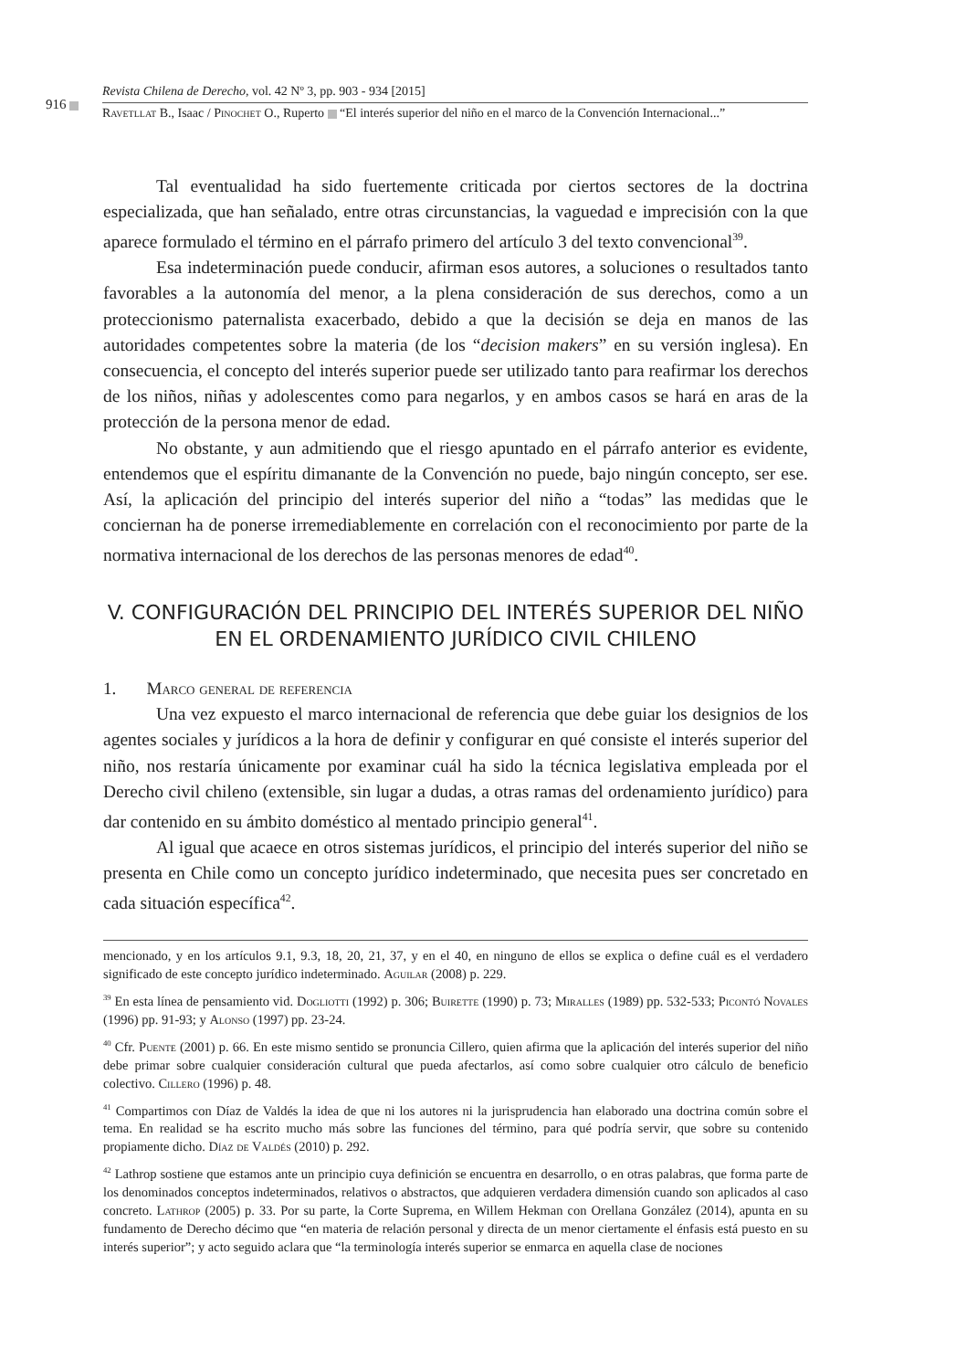916
Revista Chilena de Derecho, vol. 42 Nº 3, pp. 903 - 934 [2015]
Ravetllat B., Isaac / Pinochet O., Ruperto “El interés superior del niño en el marco de la Convención Internacional...”
Tal eventualidad ha sido fuertemente criticada por ciertos sectores de la doctrina especializada, que han señalado, entre otras circunstancias, la vaguedad e imprecisión con la que aparece formulado el término en el párrafo primero del artículo 3 del texto convencional<sup>39</sup>.
Esa indeterminación puede conducir, afirman esos autores, a soluciones o resultados tanto favorables a la autonomía del menor, a la plena consideración de sus derechos, como a un proteccionismo paternalista exacerbado, debido a que la decisión se deja en manos de las autoridades competentes sobre la materia (de los “decision makers” en su versión inglesa). En consecuencia, el concepto del interés superior puede ser utilizado tanto para reafirmar los derechos de los niños, niñas y adolescentes como para negarlos, y en ambos casos se hará en aras de la protección de la persona menor de edad.
No obstante, y aun admitiendo que el riesgo apuntado en el párrafo anterior es evidente, entendemos que el espíritu dimanante de la Convención no puede, bajo ningún concepto, ser ese. Así, la aplicación del principio del interés superior del niño a “todas” las medidas que le conciernan ha de ponerse irremediablemente en correlación con el reconocimiento por parte de la normativa internacional de los derechos de las personas menores de edad<sup>40</sup>.
V. CONFIGURACIÓN DEL PRINCIPIO DEL INTERÉS SUPERIOR DEL NIÑO
EN EL ORDENAMIENTO JURÍDICO CIVIL CHILENO
1. Marco general de referencia
Una vez expuesto el marco internacional de referencia que debe guiar los designios de los agentes sociales y jurídicos a la hora de definir y configurar en qué consiste el interés superior del niño, nos restaría únicamente por examinar cuál ha sido la técnica legislativa empleada por el Derecho civil chileno (extensible, sin lugar a dudas, a otras ramas del ordenamiento jurídico) para dar contenido en su ámbito doméstico al mentado principio general<sup>41</sup>.
Al igual que acaece en otros sistemas jurídicos, el principio del interés superior del niño se presenta en Chile como un concepto jurídico indeterminado, que necesita pues ser concretado en cada situación específica<sup>42</sup>.
mencionado, y en los artículos 9.1, 9.3, 18, 20, 21, 37, y en el 40, en ninguno de ellos se explica o define cuál es el verdadero significado de este concepto jurídico indeterminado. Aguilar (2008) p. 229.
<sup>39</sup> En esta línea de pensamiento vid. Dogliotti (1992) p. 306; Buirette (1990) p. 73; Miralles (1989) pp. 532-533; Picontó Novales (1996) pp. 91-93; y Alonso (1997) pp. 23-24.
<sup>40</sup> Cfr. Puente (2001) p. 66. En este mismo sentido se pronuncia Cillero, quien afirma que la aplicación del interés superior del niño debe primar sobre cualquier consideración cultural que pueda afectarlos, así como sobre cualquier otro cálculo de beneficio colectivo. Cillero (1996) p. 48.
<sup>41</sup> Compartimos con Díaz de Valdés la idea de que ni los autores ni la jurisprudencia han elaborado una doctrina común sobre el tema. En realidad se ha escrito mucho más sobre las funciones del término, para qué podría servir, que sobre su contenido propiamente dicho. Díaz de Valdés (2010) p. 292.
<sup>42</sup> Lathrop sostiene que estamos ante un principio cuya definición se encuentra en desarrollo, o en otras palabras, que forma parte de los denominados conceptos indeterminados, relativos o abstractos, que adquieren verdadera dimensión cuando son aplicados al caso concreto. Lathrop (2005) p. 33. Por su parte, la Corte Suprema, en Willem Hekman con Orellana González (2014), apunta en su fundamento de Derecho décimo que “en materia de relación personal y directa de un menor ciertamente el énfasis está puesto en su interés superior”; y acto seguido aclara que “la terminología interés superior se enmarca en aquella clase de nociones